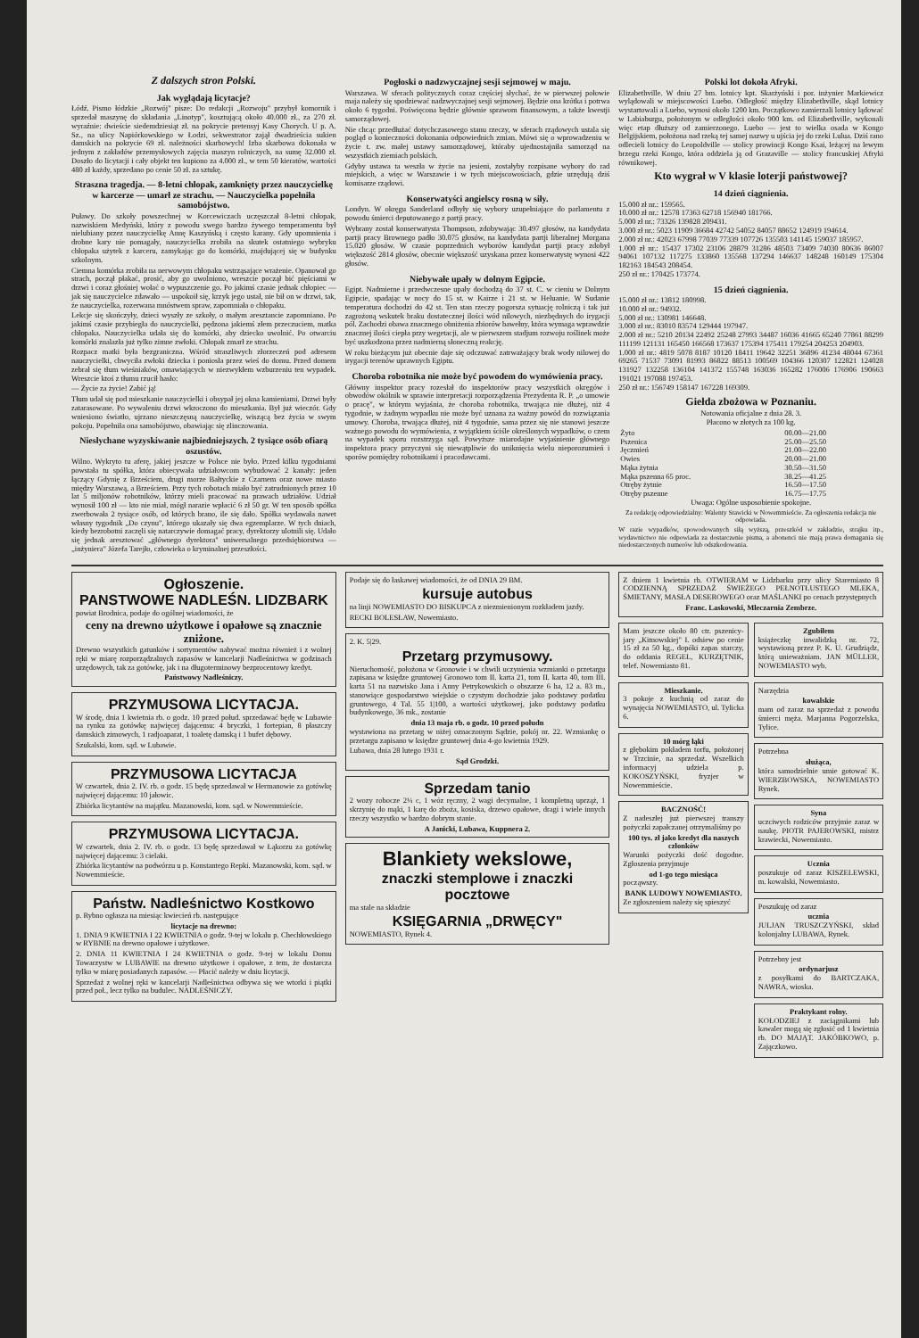Z dalszych stron Polski.
Jak wyglądają licytacje?
Łódź. Pismo łódzkie „Rozwój" pisze: Do redakcji „Rozwoju" przybył komornik i sprzedał maszynę do składania „Linotyp", kosztującą około 40.000 zł., za 270 zł. wyraźnie: dwieście siedemdziesiąt zł. na pokrycie pretensyj Kasy Chorych. U p. A. Sz., na ulicy Napiórkowskiego w Łodzi, sekwestrator zajął dwadzieścia sukien damskich na pokrycie 69 zł. należności skarbowych! Izba skarbowa dokonała w jednym z zakładów przemysłowych zajęcia maszyn rolniczych, na sumę 32.000 zł. Doszło do licytacji i cały objekt ten kupiono za 4.000 zł., w tem 50 kieratów, wartości 480 zł każdy, sprzedano po cenie 50 zł. za sztukę.
Straszna tragedja. — 8-letni chłopak, zamknięty przez nauczycielkę w karcerze — umarł ze strachu. — Nauczycielka popełniła samobójstwo.
Puławy. Do szkoły powszechnej w Korcewiczach uczęszczał 8-letni chłopak, nazwiskiem Medyński, który z powodu swego bardzo żywego temperamentu był nielubiany przez nauczycielkę Annę Kaszyńską i często karany. Gdy upomnienia i drobne kary nie pomagały, nauczycielka zrobiła na skutek ostatniego wybryku chłopaka użytek z karceru, zamykając go do komórki, znajdującej się w budynku szkolnym.
Ciemna komórka zrobiła na nerwowym chłopaku wstrząsające wrażenie. Opanował go strach, począł płakać, prosić, aby go uwolniono, wreszcie począł bić pięściami w drzwi i coraz głośniej wołać o wypuszczenie go. Po jakimś czasie jednak chłopiec — jak się nauczycielce zdawało — uspokoił się, krzyk jego ustał, nie bił on w drzwi, tak, że nauczycielka, rozerwana mnóstwem spraw, zapomniała o chłopaku.
Lekcje się skończyły, dzieci wyszły ze szkoły, o małym aresztancie zapomniano. Po jakimś czasie przybiegła do nauczycielki, pędzona jakiemś złem przeczuciem, matka chłopaka. Nauczycielka udała się do komórki, aby dziecko uwolnić. Po otwarciu komórki znalazła już tylko zimne zwłoki. Chłopak zmarł ze strachu.
Rozpacz matki była bezgraniczna. Wśród straszliwych złorzeczeń pod adresem nauczycielki, chwyciła zwłoki dziecka i poniosła przez wieś do domu. Przed domem zebrał się tłum wieśniaków, omawiających w niezwykłem wzburzeniu ten wypadek. Wreszcie ktoś z tłumu rzucił hasło:
— Życie za życie! Zabić ją!
Tłum udał się pod mieszkanie nauczycielki i obsypał jej okna kamieniami. Drzwi były zatarasowane. Po wywaleniu drzwi wkroczono do mieszkania. Był już wieczór. Gdy wniesiono światło, ujrzano nieszczęsną nauczycielkę, wiszącą bez życia w swym pokoju. Popełniła ona samobójstwo, obawiając się zlinczowania.
Niesłychane wyzyskiwanie najbiedniejszych. 2 tysiące osób ofiarą oszustów.
Wilno. Wykryto tu aferę, jakiej jeszcze w Polsce nie było. Przed kilku tygodniami powstała tu spółka, która obiecywała udziałowcom wybudować 2 kanały: jeden łączący Gdynię z Brześciem, drugi morze Bałtyckie z Czarnem oraz nowe miasto między Warszawą, a Brześciem. Przy tych robotach miało być zatrudnionych przez 10 lat 5 miljonów robotników, którzy mieli pracować na prawach udziałów. Udział wynosił 100 zł — kto nie miał, mógł narazie wpłacić 6 zł 50 gr. W ten sposób spółka zwerbowała 2 tysiące osób, od których brano, ile się dało. Spółka wydawała nawet własny tygodnik „Do czynu", którego ukazały się dwa egzemplarze. W tych dniach, kiedy bezrobotni zaczęli się natarczywie domagać pracy, dyrektorzy ulotnili się. Udało się jednak aresztować „głównego dyrektora" uniwersalnego przedsiębiorstwa — „inżyniera" Józefa Tarejło, człowieka o kryminalnej przeszłości.
Pogłoski o nadzwyczajnej sesji sejmowej w maju.
Warszawa. W sferach politycznych coraz częściej słychać, że w pierwszej połowie maja należy się spodziewać nadzwyczajnej sesji sejmowej. Będzie ona krótka i potrwa około 6 tygodni. Poświęcona będzie głównie sprawom finansowym, a także kwestji samorządowej.
Nie chcąc przedłużać dotychczasowego stanu rzeczy, w sferach rządowych ustala się pogląd o konieczności dokonania odpowiednich zmian. Mówi się o wprowadzeniu w życie t. zw. małej ustawy samorządowej, któraby ujednostajniła samorząd na wszystkich ziemiach polskich.
Gdyby ustawa ta weszła w życie na jesieni, zostałyby rozpisane wybory do rad miejskich, a więc w Warszawie i w tych miejscowościach, gdzie urzędują dziś komisarze rządowi.
Konserwatyści angielscy rosną w siły.
Londyn. W okręgu Sanderland odbyły się wybory uzupełniające do parlamentu z powodu śmierci deputowanego z partji pracy.
Wybrany został konserwatysta Thompson, zdobywając 30.497 głosów, na kandydata partji pracy Brownego padło 30.075 głosów, na kandydata partji liberalnej Morgana 15.020 głosów. W czasie poprzednich wyborów kandydat partji pracy zdobył większość 2814 głosów, obecnie większość uzyskana przez konserwatystę wynosi 422 głosów.
Niebywałe upały w dolnym Egipcie.
Egipt. Nadmierne i przedwczesne upały dochodzą do 37 st. C. w cieniu w Dolnym Egipcie, spadając w nocy do 15 st. w Kairze i 21 st. w Heluanie. W Sudanie temperatura dochodzi do 42 st. Ten stan rzeczy pogorsza sytuację rolniczą i tak już zagrożoną wskutek braku dostatecznej ilości wód nilowych, niezbędnych do irygacji pól. Zachodzi obawa znacznego obniżenia zbiorów bawełny, która wymaga wprawdzie znacznej ilości ciepła przy wegetacji, ale w pierwszem stadjum rozwoju roślinek może być uszkodzona przez nadmierną słoneczną reakcję.
W roku bieżącym już obecnie daje się odczuwać zatrważający brak wody nilowej do irygacji terenów uprawnych Egiptu.
Choroba robotnika nie może być powodem do wymówienia pracy.
Główny inspektor pracy rozesłał do inspektorów pracy wszystkich okręgów i obwodów okólnik w sprawie interpretacji rozporządzenia Prezydenta R. P. „o umowie o pracę", w którym wyjaśnia, że choroba robotnika, trwająca nie dłużej, niż 4 tygodnie, w żadnym wypadku nie może być uznana za ważny powód do rozwiązania umowy. Choroba, trwająca dłużej, niż 4 tygodnie, sama przez się nie stanowi jeszcze ważnego powodu do wymówienia, z wyjątkiem ściśle określonych wypadków, o czem na wypadek sporu rozstrzyga sąd. Powyższe miarodajne wyjaśnienie głównego inspektora pracy przyczyni się niewątpliwie do uniknięcia wielu nieporozumień i sporów pomiędzy robotnikami i pracodawcami.
Polski lot dokoła Afryki.
Elizabethville. W dniu 27 bm. lotnicy kpt. Skarżyński i por. inżynier Markiewicz wylądowali w miejscowości Luebo. Odległość między Elizabethville, skąd lotnicy wystartowali a Luebo, wynosi około 1200 km. Początkowo zamierzali lotnicy lądować w Labiaburgu, położonym w odległości około 900 km. od Elizabethville, wykonali więc etap dłuższy od zamierzonego. Luebo — jest to wielka osada w Kongo Belgijskiem, położona nad rzeką tej samej nazwy u ujścia jej do rzeki Lulua. Dziś rano odlecieli lotnicy do Leopoldville — stolicy prowincji Kongo Ksai, leżącej na lewym brzegu rzeki Kongo, która oddziela ją od Grazaville — stolicy francuskiej Afryki równikowej.
Kto wygrał w V klasie loterji państwowej?
14 dzień ciągnienia.
15.000 zł nr.: 159565.
10.000 zł nr.: 12578 17363 62718 156940 181766.
5.000 zł nr.: 73326 139828 209431.
3.000 zł nr.: 5023 11909 36684 42742 54052 84057 88652 124919 194614.
2.000 zł nr.: 42023 67998 77039 77339 107726 135503 141145 159037 185957.
1.000 zł nr.: 15437 17302 23106 28879 31286 48503 73409 74030 80636 86007 94061 107132 117275 133860 135568 137294 146637 148248 160149 175304 182163 184543 208454.
250 zł nr.: 170425 173774.
15 dzień ciągnienia.
15.000 zł nr.: 13812 180998.
10.000 zł nr.: 94932.
5.000 zł nr.: 130981 146648.
3.000 zł nr.: 83010 83574 129444 197947.
2.000 zł nr.: 5210 20134 22492 25248 27993 34487 16036 41665 65240 77861 88299 111199 121131 165450 166568 173637 175394 175411 179254 204253 204903.
1.000 zł nr.: 4819 5078 8187 10120 18411 19642 32251 36896 41234 48044 67361 69265 71537 73091 81993 86822 88513 100569 104366 120307 122821 124028 131927 132258 136104 141372 155748 163036 165282 176006 176906 190663 191021 197088 197453.
250 zł nr.: 156749 158147 167228 169309.
Giełda zbożowa w Poznaniu.
Notowania oficjalne z dnia 28. 3.
Płacono w złotych za 100 kg.
| Żyto | 00.00—21.00 |
| Pszenica | 25.00—25.50 |
| Jęczmień | 21.00—22.00 |
| Owies | 20.00—21.00 |
| Mąka żytnia | 30.50—31.50 |
| Mąka pszenna 65 proc. | 38.25—41.25 |
| Otręby żytnie | 16.50—17.50 |
| Otręby pszenne | 16.75—17.75 |
Uwaga: Ogólne usposobienie spokojne.
Za redakcję odpowiedzialny: Walenty Stawicki w Nowemmieście. Za ogłoszenia redakcja nie odpowiada.
W razie wypadków, spowodowanych siłą wyższą, przeszkód w zakładzie, strajku itp., wydawnictwo nie odpowiada za dostarczenie pisma, a abonenci nie mają prawa domagania się niedostarczonych numerów lub odszkodowania.
Ogłoszenie.
PANSTWOWE NADLEŚN. LIDZBARK
powiat Brodnica, podaje do ogólnej wiadomości, że
ceny na drewno użytkowe i opałowe są znacznie zniżone.
Drewno wszystkich gatunków i sortymentów nabywać można również i z wolnej ręki w miarę rozporządzalnych zapasów w kancelarji Nadleśnictwa w godzinach urzędowych, tak za gotówkę, jak i na długoterminowy bezprocentowy kredyt.
Państwowy Nadleśniczy.
PRZYMUSOWA LICYTACJA.
W środę, dnia 1 kwietnia rb. o godz. 10 przed połud. sprzedawać będę w Lubawie na rynku za gotówkę najwięcej dającemu: 4 bryczki, 1 fortepian, 8 płaszczy damskich zimowych, 1 radjoaparat, 1 toaletę damską i 1 bufet dębowy.
Szukalski, kom. sąd. w Lubawie.
PRZYMUSOWA LICYTACJA
W czwartek, dnia 2. IV. rb. o godz. 15 będę sprzedawał w Hermanowie za gotówkę najwięcej dającemu: 10 jałowic.
Zbiórka licytantów na majątku. Mazanowski, kom. sąd. w Nowemmieście.
PRZYMUSOWA LICYTACJA.
W czwartek, dnia 2. IV. rb. o godz. 13 będę sprzedawał w Łąkorzu za gotówkę najwięcej dającemu: 3 cielaki.
Zbiórka licytantów na podwórzu u p. Konstantego Repki. Mazanowski, kom. sąd. w Nowemmieście.
Państw. Nadleśnictwo Kostkowo
p. Rybno ogłasza na miesiąc kwiecień rb. następujące
licytacje na drewno:
1. DNIA 9 KWIETNIA I 22 KWIETNIA o godz. 9-tej w lokalu p. Chechłowskiego w RYBNIE na drewno opałowe i użytkowe.
2. DNIA 11 KWIETNIA I 24 KWIETNIA o godz. 9-tej w lokalu Domu Towarzystw w LUBAWIE na drewno użytkowe i opałowe, z tem, że dostarcza tylko w miarę posiadanych zapasów. — Płacić należy w dniu licytacji.
Sprzedaż z wolnej ręki w kancelarji Nadleśnictwa odbywa się we wtorki i piątki przed poł., lecz tylko na budulec. NADLEŚNICZY.
Podaje się do łaskawej wiadomości, że od DNIA 29 BM.
kursuje autobus
na linji NOWEMIASTO DO BISKUPCA z niezmienionym rozkładem jazdy.
RECKI BOLESŁAW, Nowemiasto.
2. K. 5|29.
Przetarg przymusowy.
Nieruchomość, położona w Gronowie i w chwili uczynienia wzmianki o przetargu zapisana w księdze gruntowej Gronowo tom II. karta 21, tom II. karta 40, tom III. karta 51 na nazwisko Jana i Anny Petrykowskich o obszarze 6 ha, 12 a. 83 m., stanowiące gospodarstwo wiejskie o czystym dochodzie jako podstawy podatku gruntowego, 4 Tal. 55 1|100, a wartości użytkowej, jako podstawy podatku budynkowego, 36 mk., zostanie
dnia 13 maja rb. o godz. 10 przed połudn
wystawiona na przetarg w niżej oznaczonym Sądzie, pokój nr. 22. Wzmiankę o przetargu zapisano w księdze gruntowej dnia 4-go kwietnia 1929.
Lubawa, dnia 28 lutego 1931 r.
Sąd Grodzki.
Sprzedam tanio
2 wozy robocze 2¼ c, 1 wóz ręczny, 2 wagi decymalne, 1 kompletną uprząż, 1 skrzynię do mąki, 1 karę do zboża, kosiska, drzewo opałowe, dragi i wiele innych rzeczy wszystko w bardzo dobrym stanie.
A Janicki, Lubawa, Kuppnera 2.
Blankiety wekslowe,
znaczki stemplowe i znaczki pocztowe
ma stale na składzie
KSIĘGARNIA „DRWĘCY"
NOWEMIASTO, Rynek 4.
Z dniem 1 kwietnia rb. OTWIERAM w Lidzbarku przy ulicy Staremiasto 8 CODZIENNĄ SPRZEDAŻ ŚWIEŻEGO PEŁNOTŁUSTEGO MLEKA, ŚMIETANY, MASŁA DESEROWEGO oraz MAŚLANKI po cenach przystępnych
Franc. Laskowski, Mleczarnia Zembrze.
Mam jeszcze około 80 ctr. pszenicy-jary „Kitnowskiej" I. odsiew po cenie 15 zł za 50 kg., dopóki zapas starczy, do oddania REGEL, KURZĘTNIK, telef. Nowemiasto 81.
Mieszkanie.
3 pokoje z kuchnią od zaraz do wynajęcia NOWEMIASTO, ul. Tylicka 6.
10 mórg łąki
z głębokim pokładem torfu, położonej w Trzcinie, na sprzedaż. Wszelkich informacyj udziela p. KOKOSZYŃSKI, fryzjer w Nowemmieście.
BACZNOŚĆ!
Z nadeszłej już pierwszej transzy pożyczki zapałczanej otrzymaliśmy po
100 tys. zł jako kredyt dla naszych członków
Warunki pożyczki dość dogodne. Zgłoszenia przyjmuje
od 1-go tego miesiąca
począwszy.
BANK LUDOWY NOWEMIASTO.
Ze zgłoszeniem należy się spieszyć
Zgubiłem
książeczkę inwalidzką nr. 72, wystawioną przez P. K. U. Grudziądz, którą unieważniam. JAN MÜLLER, NOWEMIASTO wyb.
Narzędzia
kowalskie
mam od zaraz na sprzedaż z powodu śmierci męża. Marjanna Pogorzelska, Tylice.
Potrzebna
służąca,
która samodzielnie umie gotować K. WIERZBOWSKA, NOWEMIASTO Rynek.
Syna
uczciwych rodziców przyjmie zaraz w naukę. PIOTR PAJEROWSKI, mistrz krawiecki, Nowemiasto.
Ucznia
poszukuje od zaraz KISZELEWSKI, m. kowalski, Nowemiasto.
Poszukuję od zaraz
ucznia
JULJAN TRUSZCZYŃSKI, skład kolonjalny LUBAWA, Rynek.
Potrzebny jest
ordynarjusz
z posyłkami do BARTCZAKA, NAWRA, wioska.
Praktykant rolny.
KOŁODZIEJ z zaciągnikami lub kawaler mogą się zgłosić od 1 kwietnia rb. DO MAJĄT. JAKÓBKOWO, p. Zajączkowo.